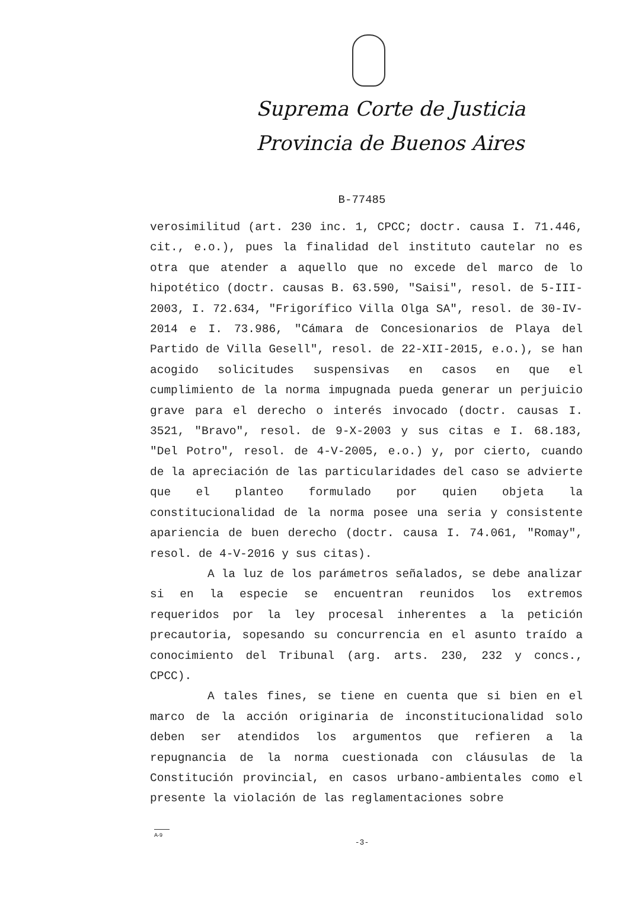Suprema Corte de Justicia
Provincia de Buenos Aires
B-77485
verosimilitud (art. 230 inc. 1, CPCC; doctr. causa I. 71.446, cit., e.o.), pues la finalidad del instituto cautelar no es otra que atender a aquello que no excede del marco de lo hipotético (doctr. causas B. 63.590, "Saisi", resol. de 5-III-2003, I. 72.634, "Frigorífico Villa Olga SA", resol. de 30-IV-2014 e I. 73.986, "Cámara de Concesionarios de Playa del Partido de Villa Gesell", resol. de 22-XII-2015, e.o.), se han acogido solicitudes suspensivas en casos en que el cumplimiento de la norma impugnada pueda generar un perjuicio grave para el derecho o interés invocado (doctr. causas I. 3521, "Bravo", resol. de 9-X-2003 y sus citas e I. 68.183, "Del Potro", resol. de 4-V-2005, e.o.) y, por cierto, cuando de la apreciación de las particularidades del caso se advierte que el planteo formulado por quien objeta la constitucionalidad de la norma posee una seria y consistente apariencia de buen derecho (doctr. causa I. 74.061, "Romay", resol. de 4-V-2016 y sus citas).
A la luz de los parámetros señalados, se debe analizar si en la especie se encuentran reunidos los extremos requeridos por la ley procesal inherentes a la petición precautoria, sopesando su concurrencia en el asunto traído a conocimiento del Tribunal (arg. arts. 230, 232 y concs., CPCC).
A tales fines, se tiene en cuenta que si bien en el marco de la acción originaria de inconstitucionalidad solo deben ser atendidos los argumentos que refieren a la repugnancia de la norma cuestionada con cláusulas de la Constitución provincial, en casos urbano-ambientales como el presente la violación de las reglamentaciones sobre
A-9
-3-